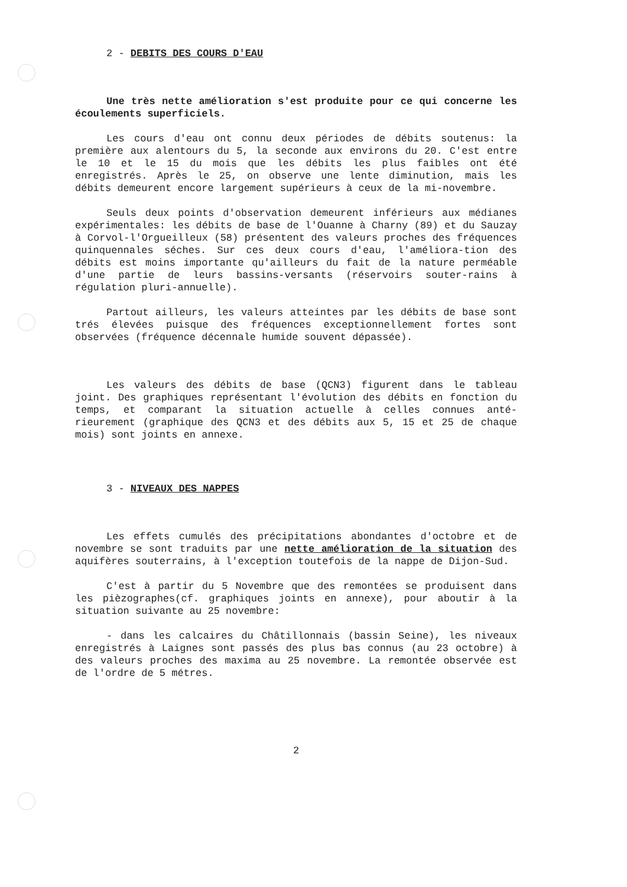2 - DEBITS DES COURS D'EAU
Une très nette amélioration s'est produite pour ce qui concerne les écoulements superficiels.
Les cours d'eau ont connu deux périodes de débits soutenus: la première aux alentours du 5, la seconde aux environs du 20. C'est entre le 10 et le 15 du mois que les débits les plus faibles ont été enregistrés. Après le 25, on observe une lente diminution, mais les débits demeurent encore largement supérieurs à ceux de la mi-novembre.
Seuls deux points d'observation demeurent inférieurs aux médianes expérimentales: les débits de base de l'Ouanne à Charny (89) et du Sauzay à Corvol-l'Orgueilleux (58) présentent des valeurs proches des fréquences quinquennales séches. Sur ces deux cours d'eau, l'améliora-tion des débits est moins importante qu'ailleurs du fait de la nature perméable d'une partie de leurs bassins-versants (réservoirs souter-rains à régulation pluri-annuelle).
Partout ailleurs, les valeurs atteintes par les débits de base sont trés élevées puisque des fréquences exceptionnellement fortes sont observées (fréquence décennale humide souvent dépassée).
Les valeurs des débits de base (QCN3) figurent dans le tableau joint. Des graphiques représentant l'évolution des débits en fonction du temps, et comparant la situation actuelle à celles connues anté-rieurement (graphique des QCN3 et des débits aux 5, 15 et 25 de chaque mois) sont joints en annexe.
3 - NIVEAUX DES NAPPES
Les effets cumulés des précipitations abondantes d'octobre et de novembre se sont traduits par une nette amélioration de la situation des aquifères souterrains, à l'exception toutefois de la nappe de Dijon-Sud.
C'est à partir du 5 Novembre que des remontées se produisent dans les pièzographes(cf. graphiques joints en annexe), pour aboutir à la situation suivante au 25 novembre:
- dans les calcaires du Châtillonnais (bassin Seine), les niveaux enregistrés à Laignes sont passés des plus bas connus (au 23 octobre) à des valeurs proches des maxima au 25 novembre. La remontée observée est de l'ordre de 5 métres.
2